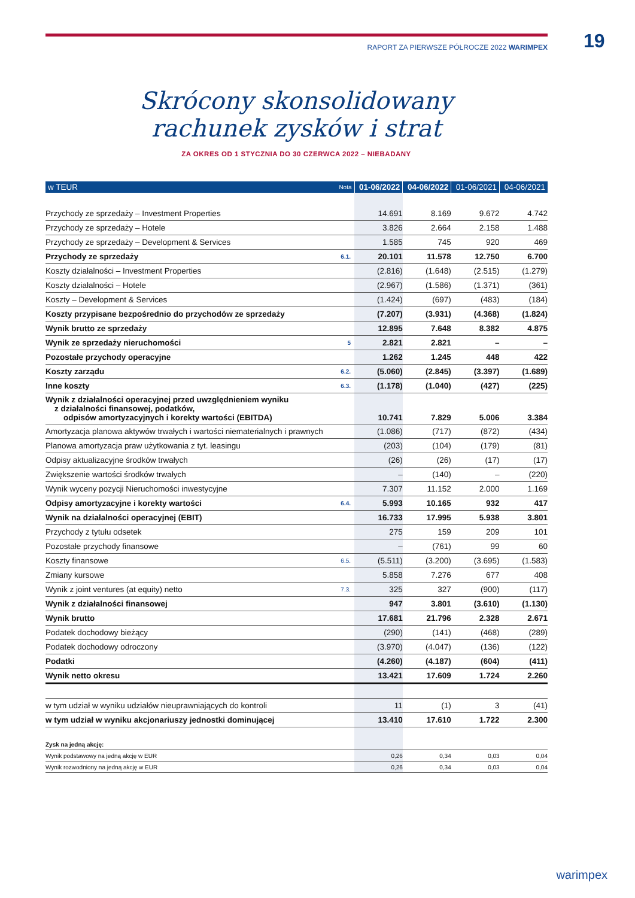RAPORT ZA PIERWSZE PÓŁROCZE 2022 WARIMPEX 19
Skrócony skonsolidowany
rachunek zysków i strat
ZA OKRES OD 1 STYCZNIA DO 30 CZERWCA 2022 – NIEBADANY
| w TEUR | Nota | 01-06/2022 | 04-06/2022 | 01-06/2021 | 04-06/2021 |
| --- | --- | --- | --- | --- | --- |
| Przychody ze sprzedaży – Investment Properties | | 14.691 | 8.169 | 9.672 | 4.742 |
| Przychody ze sprzedaży – Hotele | | 3.826 | 2.664 | 2.158 | 1.488 |
| Przychody ze sprzedaży – Development & Services | | 1.585 | 745 | 920 | 469 |
| Przychody ze sprzedaży | 6.1. | 20.101 | 11.578 | 12.750 | 6.700 |
| Koszty działalności – Investment Properties | | (2.816) | (1.648) | (2.515) | (1.279) |
| Koszty działalności – Hotele | | (2.967) | (1.586) | (1.371) | (361) |
| Koszty – Development & Services | | (1.424) | (697) | (483) | (184) |
| Koszty przypisane bezpośrednio do przychodów ze sprzedaży | | (7.207) | (3.931) | (4.368) | (1.824) |
| Wynik brutto ze sprzedaży | | 12.895 | 7.648 | 8.382 | 4.875 |
| Wynik ze sprzedaży nieruchomości | 5 | 2.821 | 2.821 | – | – |
| Pozostałe przychody operacyjne | | 1.262 | 1.245 | 448 | 422 |
| Koszty zarządu | 6.2. | (5.060) | (2.845) | (3.397) | (1.689) |
| Inne koszty | 6.3. | (1.178) | (1.040) | (427) | (225) |
| Wynik z działalności operacyjnej przed uwzględnieniem wyniku z działalności finansowej, podatków, odpisów amortyzacyjnych i korekty wartości (EBITDA) | | 10.741 | 7.829 | 5.006 | 3.384 |
| Amortyzacja planowa aktywów trwałych i wartości niematerialnych i prawnych | | (1.086) | (717) | (872) | (434) |
| Planowa amortyzacja praw użytkowania z tyt. leasingu | | (203) | (104) | (179) | (81) |
| Odpisy aktualizacyjne środków trwałych | | (26) | (26) | (17) | (17) |
| Zwiększenie wartości środków trwałych | | – | (140) | – | (220) |
| Wynik wyceny pozycji Nieruchomości inwestycyjne | | 7.307 | 11.152 | 2.000 | 1.169 |
| Odpisy amortyzacyjne i korekty wartości | 6.4. | 5.993 | 10.165 | 932 | 417 |
| Wynik na działalności operacyjnej (EBIT) | | 16.733 | 17.995 | 5.938 | 3.801 |
| Przychody z tytułu odsetek | | 275 | 159 | 209 | 101 |
| Pozostałe przychody finansowe | | – | (761) | 99 | 60 |
| Koszty finansowe | 6.5. | (5.511) | (3.200) | (3.695) | (1.583) |
| Zmiany kursowe | | 5.858 | 7.276 | 677 | 408 |
| Wynik z joint ventures (at equity) netto | 7.3. | 325 | 327 | (900) | (117) |
| Wynik z działalności finansowej | | 947 | 3.801 | (3.610) | (1.130) |
| Wynik brutto | | 17.681 | 21.796 | 2.328 | 2.671 |
| Podatek dochodowy bieżący | | (290) | (141) | (468) | (289) |
| Podatek dochodowy odroczony | | (3.970) | (4.047) | (136) | (122) |
| Podatki | | (4.260) | (4.187) | (604) | (411) |
| Wynik netto okresu | | 13.421 | 17.609 | 1.724 | 2.260 |
| w tym udział w wyniku udziałów nieuprawniających do kontroli | | 11 | (1) | 3 | (41) |
| w tym udział w wyniku akcjonariuszy jednostki dominującej | | 13.410 | 17.610 | 1.722 | 2.300 |
| Zysk na jedną akcję: | | | | | |
| Wynik podstawowy na jedną akcję w EUR | | 0,26 | 0,34 | 0,03 | 0,04 |
| Wynik rozwodniony na jedną akcję w EUR | | 0,26 | 0,34 | 0,03 | 0,04 |
warimpex